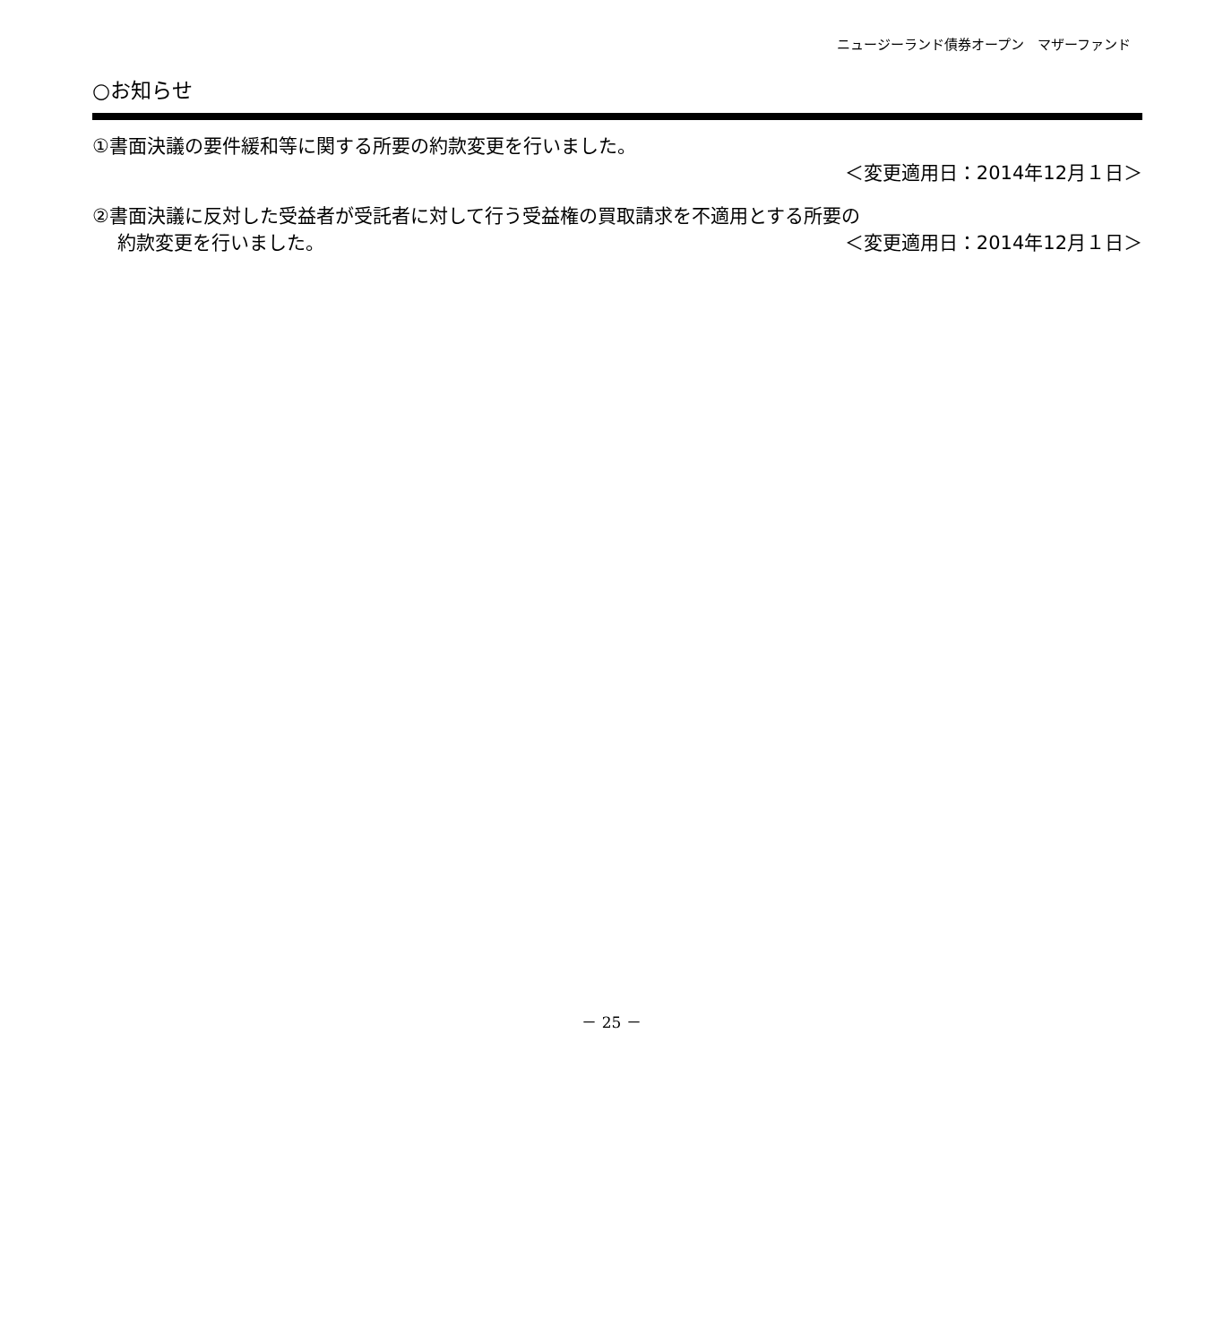ニュージーランド債券オープン　マザーファンド
○お知らせ
①書面決議の要件緩和等に関する所要の約款変更を行いました。
＜変更適用日：2014年12月１日＞
②書面決議に反対した受益者が受託者に対して行う受益権の買取請求を不適用とする所要の
約款変更を行いました。 ＜変更適用日：2014年12月１日＞
－ 25 －